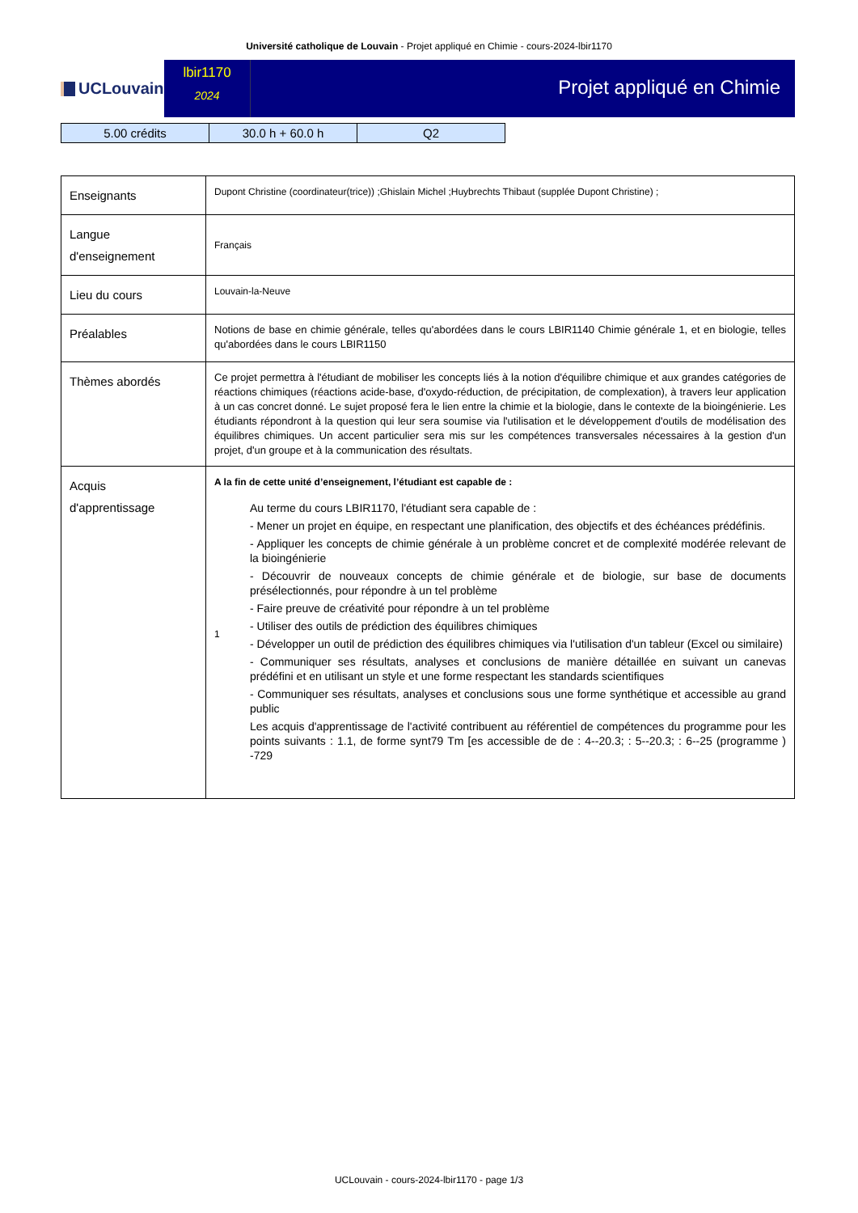Université catholique de Louvain - Projet appliqué en Chimie - cours-2024-lbir1170
UCLouvain
lbir1170
2024
Projet appliqué en Chimie
| 5.00 crédits | 30.0 h + 60.0 h | Q2 |
| Enseignants | Dupont Christine (coordinateur(trice)) ;Ghislain Michel ;Huybrechts Thibaut (supplée Dupont Christine) ; |
| Langue d'enseignement | Français |
| Lieu du cours | Louvain-la-Neuve |
| Préalables | Notions de base en chimie générale, telles qu'abordées dans le cours LBIR1140 Chimie générale 1, et en biologie, telles qu'abordées dans le cours LBIR1150 |
| Thèmes abordés | Ce projet permettra à l'étudiant de mobiliser les concepts liés à la notion d'équilibre chimique et aux grandes catégories de réactions chimiques (réactions acide-base, d'oxydo-réduction, de précipitation, de complexation), à travers leur application à un cas concret donné. Le sujet proposé fera le lien entre la chimie et la biologie, dans le contexte de la bioingénierie. Les étudiants répondront à la question qui leur sera soumise via l'utilisation et le développement d'outils de modélisation des équilibres chimiques. Un accent particulier sera mis sur les compétences transversales nécessaires à la gestion d'un projet, d'un groupe et à la communication des résultats. |
| Acquis d'apprentissage | A la fin de cette unité d’enseignement, l’étudiant est capable de : 1 Au terme du cours LBIR1170, l'étudiant sera capable de : - Mener un projet en équipe, en respectant une planification, des objectifs et des échéances prédéfinis. - Appliquer les concepts de chimie générale à un problème concret et de complexité modérée relevant de la bioingénierie - Découvrir de nouveaux concepts de chimie générale et de biologie, sur base de documents présélectionnés, pour répondre à un tel problème - Faire preuve de créativité pour répondre à un tel problème - Utiliser des outils de prédiction des équilibres chimiques - Développer un outil de prédiction des équilibres chimiques via l'utilisation d'un tableur (Excel ou similaire) - Communiquer ses résultats, analyses et conclusions de manière détaillée en suivant un canevas prédéfini et en utilisant un style et une forme respectant les standards scientifiques - Communiquer ses résultats, analyses et conclusions sous une forme synthétique et accessible au grand public Les acquis d'apprentissage de l'activité contribuent au référentiel de compétences du programme pour les points suivants : 1.1, de forme synt79 Tm [es accessible de de : 4--20.3; : 5--20.3; : 6--25 (programme ) -729 |
UCLouvain - cours-2024-lbir1170 - page 1/3